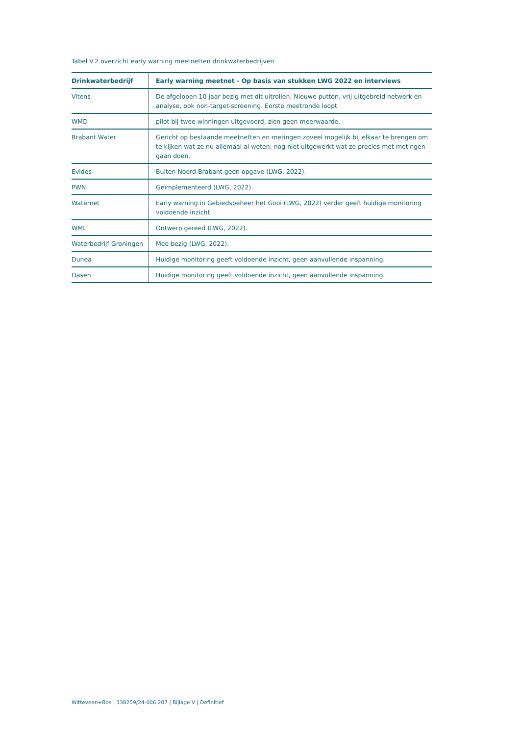Tabel V.2 overzicht early warning meetnetten drinkwaterbedrijven
| Drinkwaterbedrijf | Early warning meetnet - Op basis van stukken LWG 2022 en interviews |
| --- | --- |
| Vitens | De afgelopen 10 jaar bezig met dit uitrollen. Nieuwe putten, vrij uitgebreid netwerk en analyse, ook non-target-screening. Eerste meetronde loopt |
| WMD | pilot bij twee winningen uitgevoerd, zien geen meerwaarde. |
| Brabant Water | Gericht op bestaande meetnetten en metingen zoveel mogelijk bij elkaar te brengen om te kijken wat ze nu allemaal al weten, nog niet uitgewerkt wat ze precies met metingen gaan doen. |
| Evides | Buiten Noord-Brabant geen opgave (LWG, 2022). |
| PWN | Geïmplementeerd (LWG, 2022). |
| Waternet | Early warning in Gebiedsbeheer het Gooi (LWG, 2022) verder geeft huidige monitoring voldoende inzicht. |
| WML | Ontwerp gereed (LWG, 2022). |
| Waterbedrijf Groningen | Mee bezig (LWG, 2022). |
| Dunea | Huidige monitoring geeft voldoende inzicht, geen aanvullende inspanning. |
| Oasen | Huidige monitoring geeft voldoende inzicht, geen aanvullende inspanning. |
Witteveen+Bos | 138259/24-006.207 | Bijlage V | Definitief